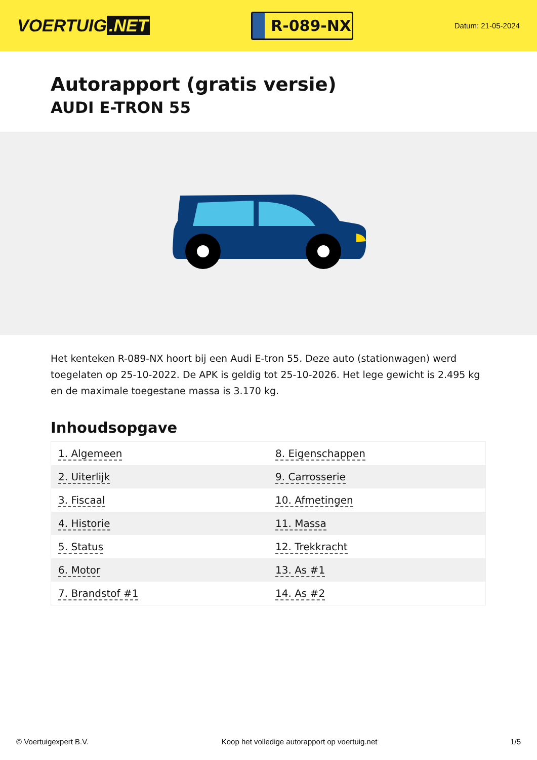VOERTUIG.NET
R-089-NX
Datum: 21-05-2024
Autorapport (gratis versie)
AUDI E-TRON 55
Het kenteken R-089-NX hoort bij een Audi E-tron 55. Deze auto (stationwagen) werd toegelaten op 25-10-2022. De APK is geldig tot 25-10-2026. Het lege gewicht is 2.495 kg en de maximale toegestane massa is 3.170 kg.
Inhoudsopgave
| 1. Algemeen | 8. Eigenschappen |
| 2. Uiterlijk | 9. Carrosserie |
| 3. Fiscaal | 10. Afmetingen |
| 4. Historie | 11. Massa |
| 5. Status | 12. Trekkracht |
| 6. Motor | 13. As #1 |
| 7. Brandstof #1 | 14. As #2 |
© Voertuigexpert B.V. Koop het volledige autorapport op voertuig.net 1/5